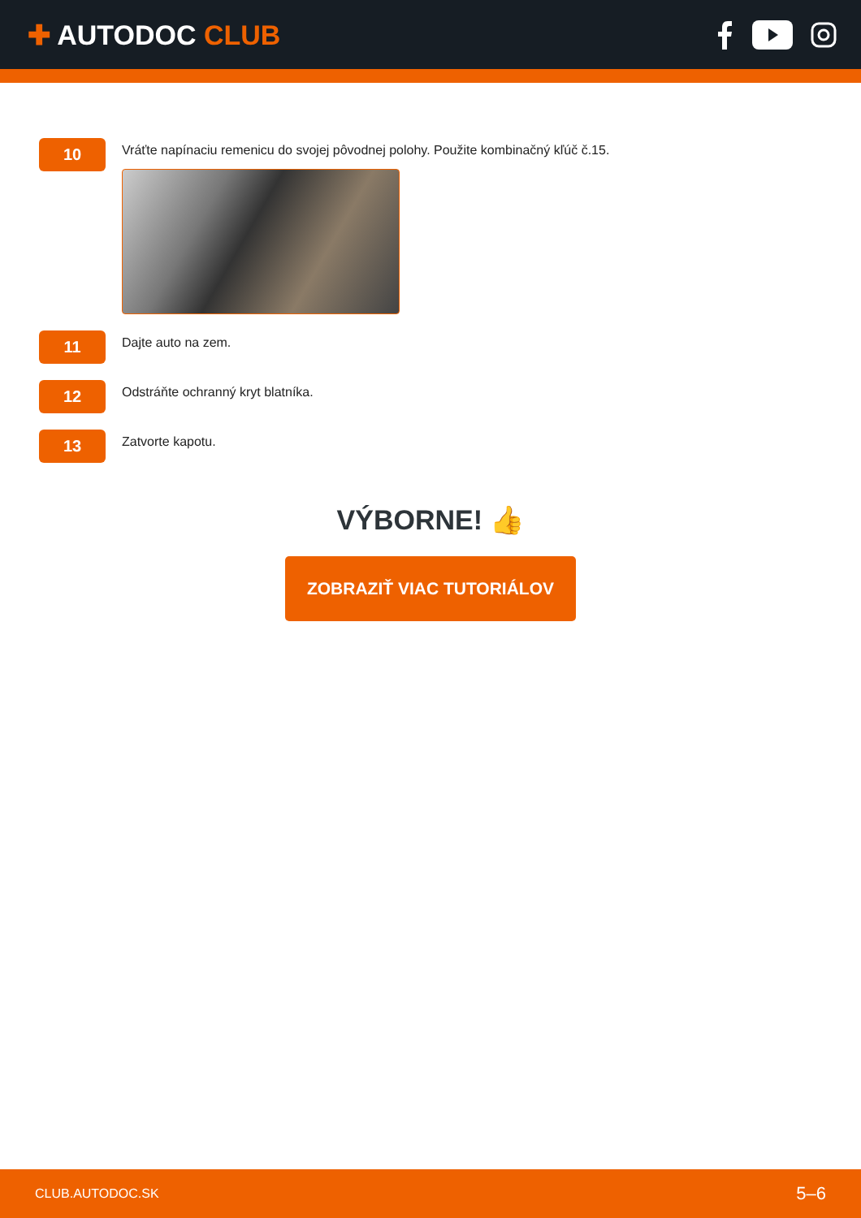✚ AUTODOC CLUB
10
Vráťte napínaciu remenicu do svojej pôvodnej polohy. Použite kombinačný kľúč č.15.
11
Dajte auto na zem.
12
Odstráňte ochranný kryt blatníka.
13
Zatvorte kapotu.
VÝBORNE! 👍
ZOBRAZIŤ VIAC TUTORIÁLOV
CLUB.AUTODOC.SK 5–6